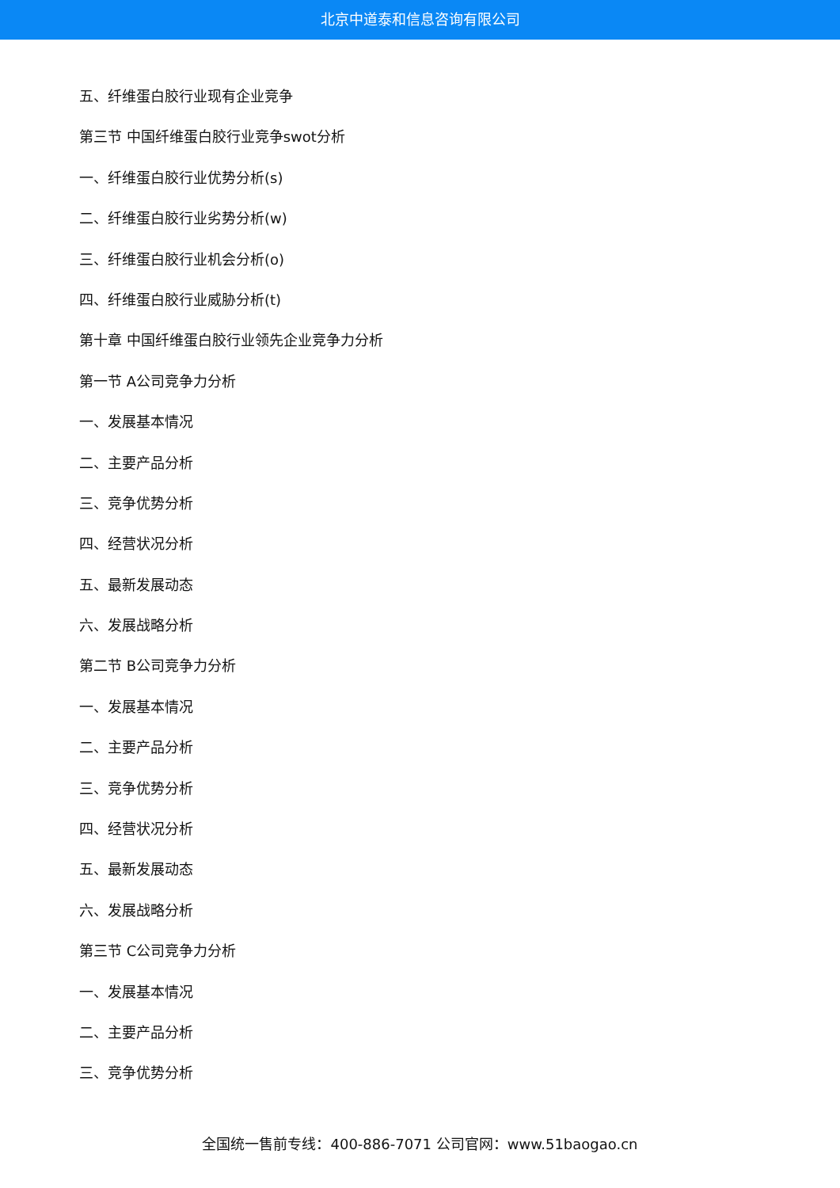北京中道泰和信息咨询有限公司
五、纤维蛋白胶行业现有企业竞争
第三节 中国纤维蛋白胶行业竞争swot分析
一、纤维蛋白胶行业优势分析(s)
二、纤维蛋白胶行业劣势分析(w)
三、纤维蛋白胶行业机会分析(o)
四、纤维蛋白胶行业威胁分析(t)
第十章 中国纤维蛋白胶行业领先企业竞争力分析
第一节 A公司竞争力分析
一、发展基本情况
二、主要产品分析
三、竞争优势分析
四、经营状况分析
五、最新发展动态
六、发展战略分析
第二节 B公司竞争力分析
一、发展基本情况
二、主要产品分析
三、竞争优势分析
四、经营状况分析
五、最新发展动态
六、发展战略分析
第三节 C公司竞争力分析
一、发展基本情况
二、主要产品分析
三、竞争优势分析
全国统一售前专线：400-886-7071 公司官网：www.51baogao.cn